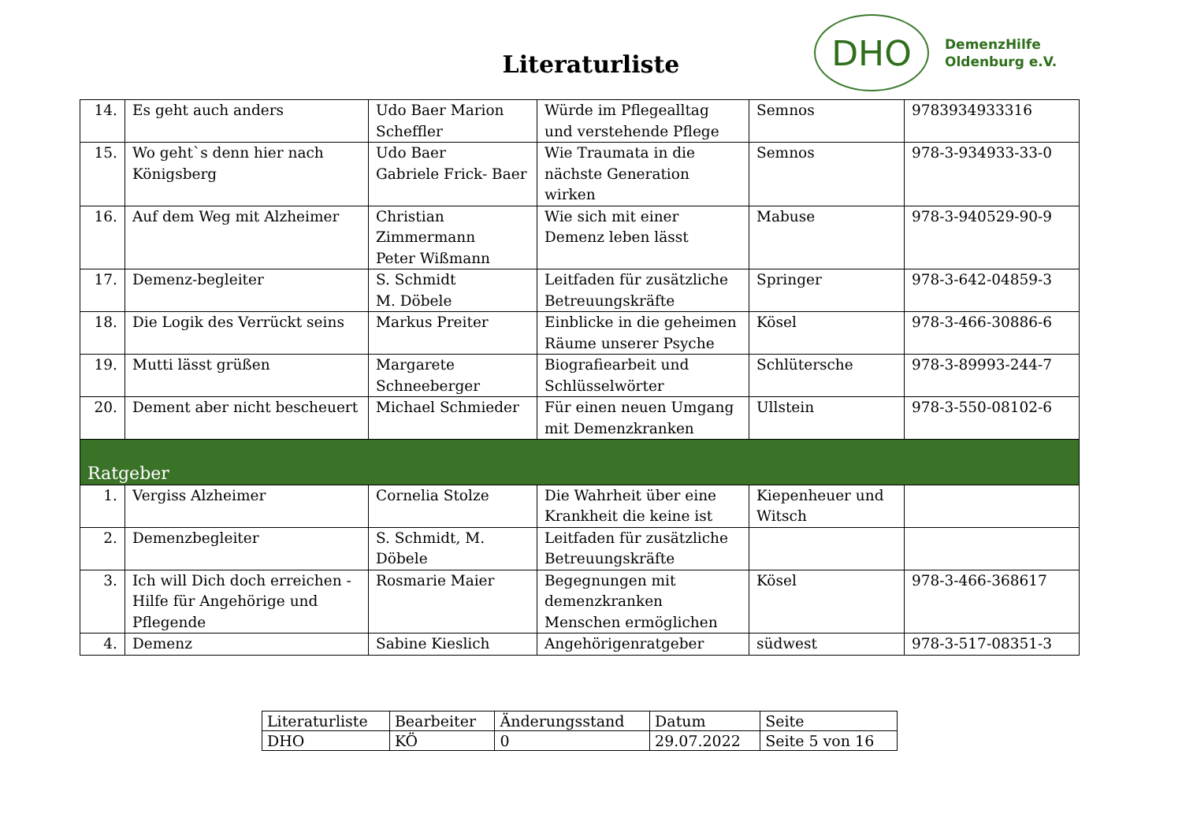Literaturliste
DHO
DemenzHilfe
Oldenburg e.V.
| 14. | Es geht auch anders | Udo Baer Marion Scheffler | Würde im Pflegealltag und verstehende Pflege | Semnos | 9783934933316 |
| 15. | Wo geht`s denn hier nach Königsberg | Udo Baer Gabriele Frick- Baer | Wie Traumata in die nächste Generation wirken | Semnos | 978-3-934933-33-0 |
| 16. | Auf dem Weg mit Alzheimer | Christian Zimmermann Peter Wißmann | Wie sich mit einer Demenz leben lässt | Mabuse | 978-3-940529-90-9 |
| 17. | Demenz-begleiter | S. Schmidt M. Döbele | Leitfaden für zusätzliche Betreuungskräfte | Springer | 978-3-642-04859-3 |
| 18. | Die Logik des Verrückt seins | Markus Preiter | Einblicke in die geheimen Räume unserer Psyche | Kösel | 978-3-466-30886-6 |
| 19. | Mutti lässt grüßen | Margarete Schneeberger | Biografiearbeit und Schlüsselwörter | Schlütersche | 978-3-89993-244-7 |
| 20. | Dement aber nicht bescheuert | Michael Schmieder | Für einen neuen Umgang mit Demenzkranken | Ullstein | 978-3-550-08102-6 |
| Ratgeber | | | | | |
| 1. | Vergiss Alzheimer | Cornelia Stolze | Die Wahrheit über eine Krankheit die keine ist | Kiepenheuer und Witsch | |
| 2. | Demenzbegleiter | S. Schmidt, M. Döbele | Leitfaden für zusätzliche Betreuungskräfte | | |
| 3. | Ich will Dich doch erreichen - Hilfe für Angehörige und Pflegende | Rosmarie Maier | Begegnungen mit demenzkranken Menschen ermöglichen | Kösel | 978-3-466-368617 |
| 4. | Demenz | Sabine Kieslich | Angehörigenratgeber | südwest | 978-3-517-08351-3 |
| Literaturliste | Bearbeiter | Änderungsstand | Datum | Seite |
| DHO | KÖ | 0 | 29.07.2022 | Seite 5 von 16 |